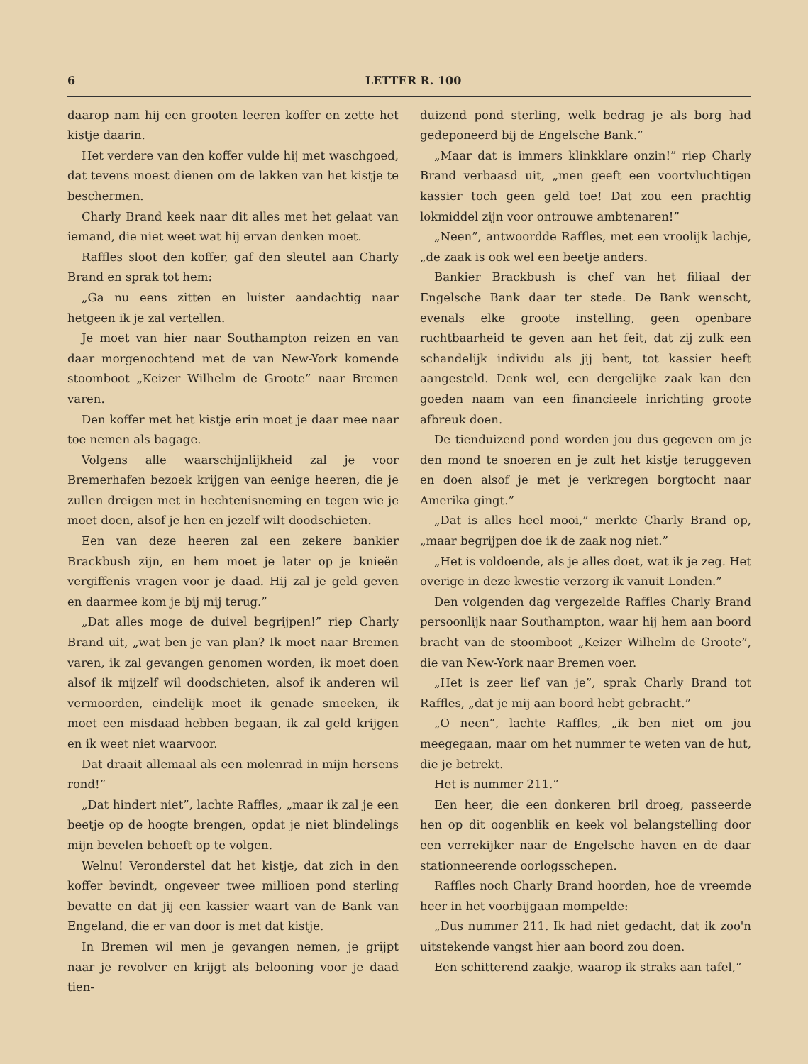6 LETTER R. 100
daarop nam hij een grooten leeren koffer en zette het kistje daarin.
Het verdere van den koffer vulde hij met waschgoed, dat tevens moest dienen om de lakken van het kistje te beschermen.
Charly Brand keek naar dit alles met het gelaat van iemand, die niet weet wat hij ervan denken moet.
Raffles sloot den koffer, gaf den sleutel aan Charly Brand en sprak tot hem:
„Ga nu eens zitten en luister aandachtig naar hetgeen ik je zal vertellen.
Je moet van hier naar Southampton reizen en van daar morgenochtend met de van New-York komende stoomboot „Keizer Wilhelm de Groote” naar Bremen varen.
Den koffer met het kistje erin moet je daar mee naar toe nemen als bagage.
Volgens alle waarschijnlijkheid zal je voor Bremerhafen bezoek krijgen van eenige heeren, die je zullen dreigen met in hechtenisneming en tegen wie je moet doen, alsof je hen en jezelf wilt doodschieten.
Een van deze heeren zal een zekere bankier Brackbush zijn, en hem moet je later op je knieën vergiffenis vragen voor je daad. Hij zal je geld geven en daarmee kom je bij mij terug.”
„Dat alles moge de duivel begrijpen!” riep Charly Brand uit, „wat ben je van plan? Ik moet naar Bremen varen, ik zal gevangen genomen worden, ik moet doen alsof ik mijzelf wil doodschieten, alsof ik anderen wil vermoorden, eindelijk moet ik genade smeeken, ik moet een misdaad hebben begaan, ik zal geld krijgen en ik weet niet waarvoor.
Dat draait allemaal als een molenrad in mijn hersens rond!”
„Dat hindert niet”, lachte Raffles, „maar ik zal je een beetje op de hoogte brengen, opdat je niet blindelings mijn bevelen behoeft op te volgen.
Welnu! Veronderstel dat het kistje, dat zich in den koffer bevindt, ongeveer twee millioen pond sterling bevatte en dat jij een kassier waart van de Bank van Engeland, die er van door is met dat kistje.
In Bremen wil men je gevangen nemen, je grijpt naar je revolver en krijgt als belooning voor je daad tien-
duizend pond sterling, welk bedrag je als borg had gedeponeerd bij de Engelsche Bank.”
„Maar dat is immers klinkklare onzin!” riep Charly Brand verbaasd uit, „men geeft een voortvluchtigen kassier toch geen geld toe! Dat zou een prachtig lokmiddel zijn voor ontrouwe ambtenaren!”
„Neen”, antwoordde Raffles, met een vroolijk lachje, „de zaak is ook wel een beetje anders.
Bankier Brackbush is chef van het filiaal der Engelsche Bank daar ter stede. De Bank wenscht, evenals elke groote instelling, geen openbare ruchtbaarheid te geven aan het feit, dat zij zulk een schandelijk individu als jij bent, tot kassier heeft aangesteld. Denk wel, een dergelijke zaak kan den goeden naam van een financieele inrichting groote afbreuk doen.
De tienduizend pond worden jou dus gegeven om je den mond te snoeren en je zult het kistje teruggeven en doen alsof je met je verkregen borgtocht naar Amerika gingt.”
„Dat is alles heel mooi,” merkte Charly Brand op, „maar begrijpen doe ik de zaak nog niet.”
„Het is voldoende, als je alles doet, wat ik je zeg. Het overige in deze kwestie verzorg ik vanuit Londen.”
Den volgenden dag vergezelde Raffles Charly Brand persoonlijk naar Southampton, waar hij hem aan boord bracht van de stoomboot „Keizer Wilhelm de Groote”, die van New-York naar Bremen voer.
„Het is zeer lief van je”, sprak Charly Brand tot Raffles, „dat je mij aan boord hebt gebracht.”
„O neen”, lachte Raffles, „ik ben niet om jou meegegaan, maar om het nummer te weten van de hut, die je betrekt.
Het is nummer 211.”
Een heer, die een donkeren bril droeg, passeerde hen op dit oogenblik en keek vol belangstelling door een verrekijker naar de Engelsche haven en de daar stationneerende oorlogsschepen.
Raffles noch Charly Brand hoorden, hoe de vreemde heer in het voorbijgaan mompelde:
„Dus nummer 211. Ik had niet gedacht, dat ik zoo'n uitstekende vangst hier aan boord zou doen.
Een schitterend zaakje, waarop ik straks aan tafel,”